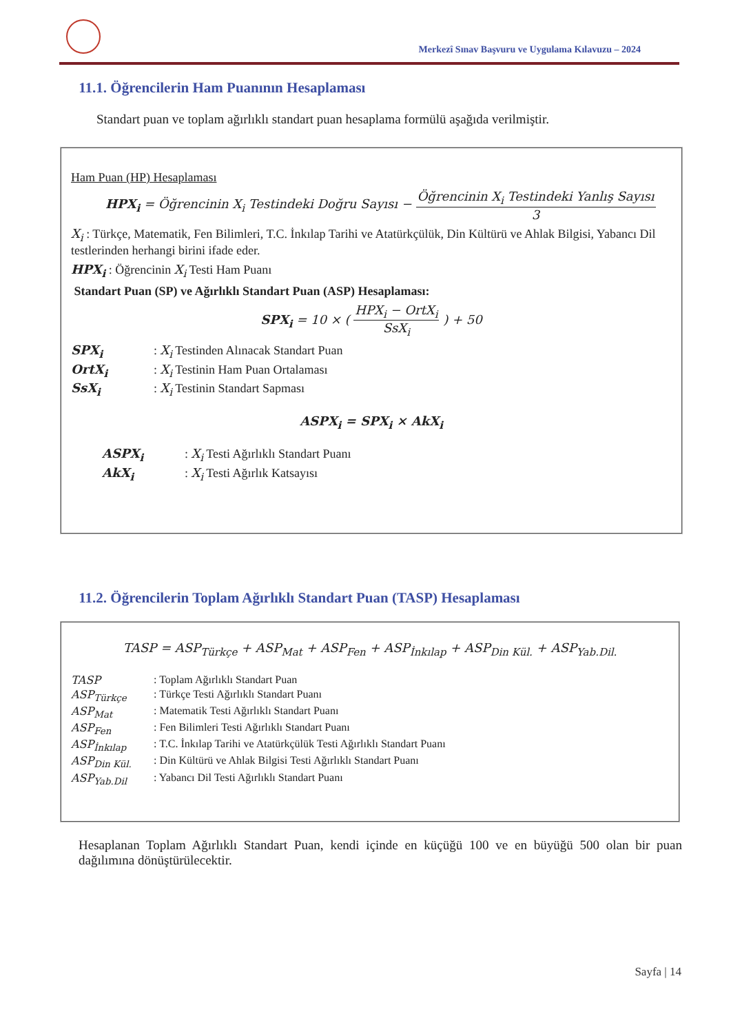Merkezî Sınav Başvuru ve Uygulama Kılavuzu – 2024
11.1. Öğrencilerin Ham Puanının Hesaplaması
Standart puan ve toplam ağırlıklı standart puan hesaplama formülü aşağıda verilmiştir.
Ham Puan (HP) Hesaplaması
HPX<sub>i</sub> = Öğrencinin X<sub>i</sub> Testindeki Doğru Sayısı − Öğrencinin X<sub>i</sub> Testindeki Yanlış Sayısı 3
X<sub>i</sub> : Türkçe, Matematik, Fen Bilimleri, T.C. İnkılap Tarihi ve Atatürkçülük, Din Kültürü ve Ahlak Bilgisi, Yabancı Dil testlerinden herhangi birini ifade eder.
HPX<sub>i</sub> : Öğrencinin X<sub>i</sub> Testi Ham Puanı
Standart Puan (SP) ve Ağırlıklı Standart Puan (ASP) Hesaplaması:
SPX<sub>i</sub> = 10 × ( HPX<sub>i</sub> − OrtX<sub>i</sub> SsX<sub>i</sub> ) + 50
SPX<sub>i</sub>: X<sub>i</sub> Testinden Alınacak Standart Puan
OrtX<sub>i</sub>: X<sub>i</sub> Testinin Ham Puan Ortalaması
SsX<sub>i</sub>: X<sub>i</sub> Testinin Standart Sapması
ASPX<sub>i</sub> = SPX<sub>i</sub> × AkX<sub>i</sub>
ASPX<sub>i</sub>: X<sub>i</sub> Testi Ağırlıklı Standart Puanı
AkX<sub>i</sub>: X<sub>i</sub> Testi Ağırlık Katsayısı
11.2. Öğrencilerin Toplam Ağırlıklı Standart Puan (TASP) Hesaplaması
TASP = ASP<sub>Türkçe</sub> + ASP<sub>Mat</sub> + ASP<sub>Fen</sub> + ASP<sub>İnkılap</sub> + ASP<sub>Din Kül.</sub> + ASP<sub>Yab.Dil.</sub>
TASP: Toplam Ağırlıklı Standart Puan
ASP<sub>Türkçe</sub>: Türkçe Testi Ağırlıklı Standart Puanı
ASP<sub>Mat</sub>: Matematik Testi Ağırlıklı Standart Puanı
ASP<sub>Fen</sub>: Fen Bilimleri Testi Ağırlıklı Standart Puanı
ASP<sub>İnkılap</sub>: T.C. İnkılap Tarihi ve Atatürkçülük Testi Ağırlıklı Standart Puanı
ASP<sub>Din Kül.</sub>: Din Kültürü ve Ahlak Bilgisi Testi Ağırlıklı Standart Puanı
ASP<sub>Yab.Dil</sub>: Yabancı Dil Testi Ağırlıklı Standart Puanı
Hesaplanan Toplam Ağırlıklı Standart Puan, kendi içinde en küçüğü 100 ve en büyüğü 500 olan bir puan dağılımına dönüştürülecektir.
Sayfa | 14